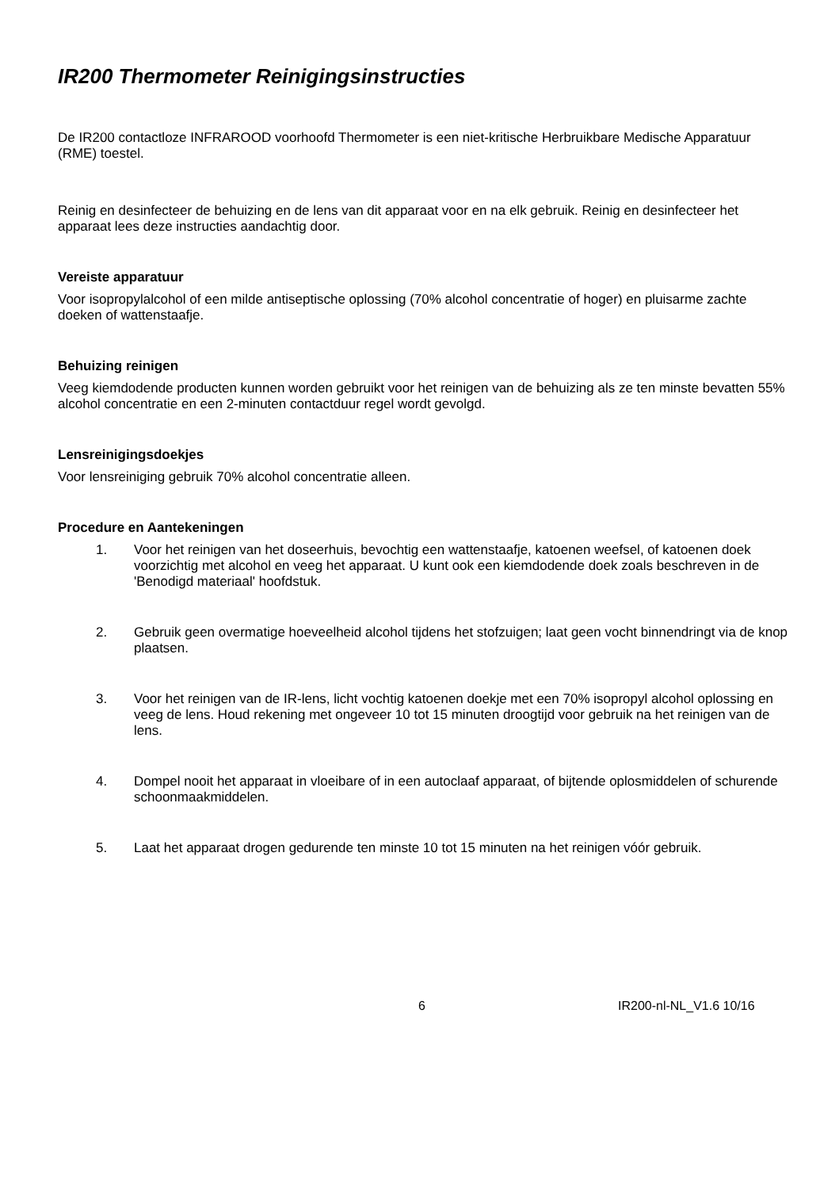IR200 Thermometer Reinigingsinstructies
De IR200 contactloze INFRAROOD voorhoofd Thermometer is een niet-kritische Herbruikbare Medische Apparatuur (RME) toestel.
Reinig en desinfecteer de behuizing en de lens van dit apparaat voor en na elk gebruik. Reinig en desinfecteer het apparaat lees deze instructies aandachtig door.
Vereiste apparatuur
Voor isopropylalcohol of een milde antiseptische oplossing (70% alcohol concentratie of hoger) en pluisarme zachte doeken of wattenstaafje.
Behuizing reinigen
Veeg kiemdodende producten kunnen worden gebruikt voor het reinigen van de behuizing als ze ten minste bevatten 55% alcohol concentratie en een 2-minuten contactduur regel wordt gevolgd.
Lensreinigingsdoekjes
Voor lensreiniging gebruik 70% alcohol concentratie alleen.
Procedure en Aantekeningen
1. Voor het reinigen van het doseerhuis, bevochtig een wattenstaafje, katoenen weefsel, of katoenen doek voorzichtig met alcohol en veeg het apparaat. U kunt ook een kiemdodende doek zoals beschreven in de 'Benodigd materiaal' hoofdstuk.
2. Gebruik geen overmatige hoeveelheid alcohol tijdens het stofzuigen; laat geen vocht binnendringt via de knop plaatsen.
3. Voor het reinigen van de IR-lens, licht vochtig katoenen doekje met een 70% isopropyl alcohol oplossing en veeg de lens. Houd rekening met ongeveer 10 tot 15 minuten droogtijd voor gebruik na het reinigen van de lens.
4. Dompel nooit het apparaat in vloeibare of in een autoclaaf apparaat, of bijtende oplosmiddelen of schurende schoonmaakmiddelen.
5. Laat het apparaat drogen gedurende ten minste 10 tot 15 minuten na het reinigen vóór gebruik.
6 IR200-nl-NL_V1.6 10/16